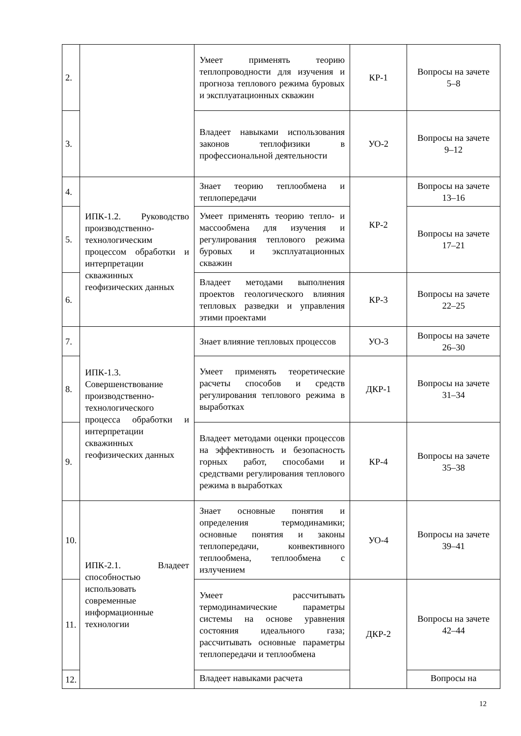| 2. | | Умеет применять теорию теплопроводности для изучения и прогноза теплового режима буровых и эксплуатационных скважин | КР-1 | Вопросы на зачете 5–8 |
| 3. | | Владеет навыками использования законов теплофизики в профессиональной деятельности | УО-2 | Вопросы на зачете 9–12 |
| 4. | ИПК-1.2. Руководство производственно-технологическим процессом обработки и интерпретации скважинных геофизических данных | Знает теорию теплообмена и теплопередачи | КР-2 | Вопросы на зачете 13–16 |
| 5. | | Умеет применять теорию тепло- и массообмена для изучения и регулирования теплового режима буровых и эксплуатационных скважин | | Вопросы на зачете 17–21 |
| 6. | | Владеет методами выполнения проектов геологического влияния тепловых разведки и управления этими проектами | КР-3 | Вопросы на зачете 22–25 |
| 7. | ИПК-1.3. Совершенствование производственно-технологического процесса обработки и интерпретации скважинных геофизических данных | Знает влияние тепловых процессов | УО-3 | Вопросы на зачете 26–30 |
| 8. | | Умеет применять теоретические расчеты способов и средств регулирования теплового режима в выработках | ДКР-1 | Вопросы на зачете 31–34 |
| 9. | | Владеет методами оценки процессов на эффективность и безопасность горных работ, способами и средствами регулирования теплового режима в выработках | КР-4 | Вопросы на зачете 35–38 |
| 10. | ИПК-2.1. Владеет способностью использовать современные информационные технологии | Знает основные понятия и определения термодинамики; основные понятия и законы теплопередачи, конвективного теплообмена, теплообмена с излучением | УО-4 | Вопросы на зачете 39–41 |
| 11. | | Умеет рассчитывать термодинамические параметры системы на основе уравнения состояния идеального газа; рассчитывать основные параметры теплопередачи и теплообмена | ДКР-2 | Вопросы на зачете 42–44 |
| 12. | | Владеет навыками расчета | | Вопросы на |
12